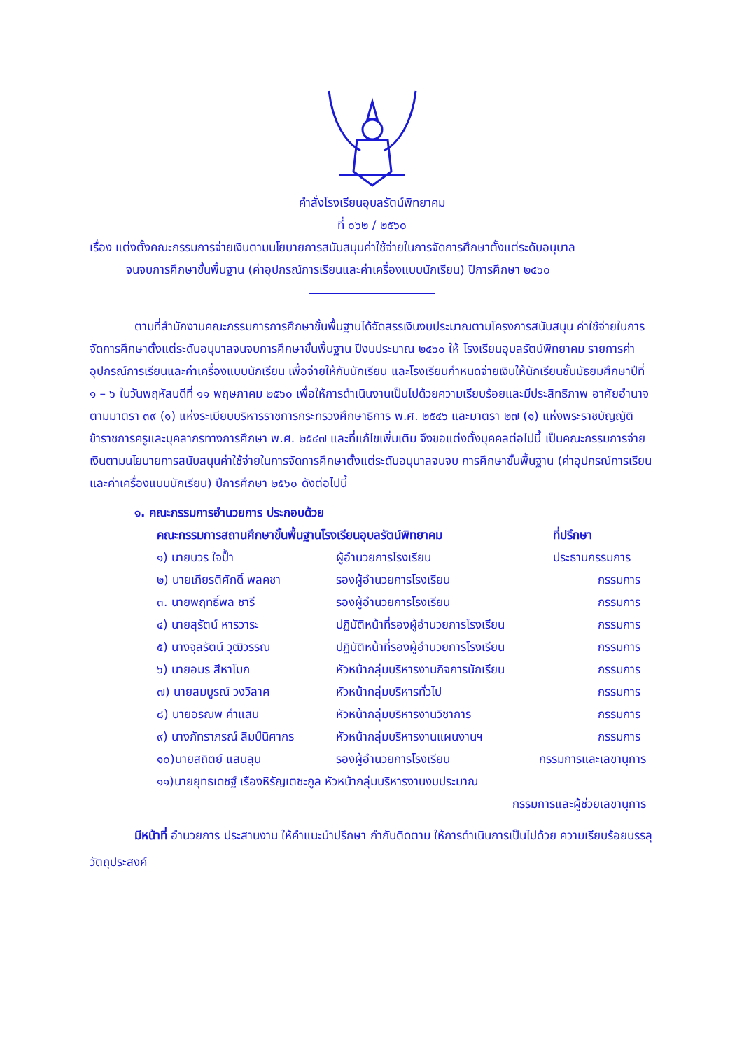คำสั่งโรงเรียนอุบลรัตน์พิทยาคม
ที่ ๐๖๒ / ๒๕๖๐
เรื่อง แต่งตั้งคณะกรรมการจ่ายเงินตามนโยบายการสนับสนุนค่าใช้จ่ายในการจัดการศึกษาตั้งแต่ระดับอนุบาล
จนจบการศึกษาขั้นพื้นฐาน (ค่าอุปกรณ์การเรียนและค่าเครื่องแบบนักเรียน) ปีการศึกษา ๒๕๖๐
ตามที่สำนักงานคณะกรรมการการศึกษาขั้นพื้นฐานได้จัดสรรเงินงบประมาณตามโครงการสนับสนุน ค่าใช้จ่ายในการจัดการศึกษาตั้งแต่ระดับอนุบาลจนจบการศึกษาขั้นพื้นฐาน ปีงบประมาณ ๒๕๖๐ ให้ โรงเรียนอุบลรัตน์พิทยาคม รายการค่าอุปกรณ์การเรียนและค่าเครื่องแบบนักเรียน เพื่อจ่ายให้กับนักเรียน และโรงเรียนกำหนดจ่ายเงินให้นักเรียนชั้นมัธยมศึกษาปีที่ ๑ – ๖ ในวันพฤหัสบดีที่ ๑๑ พฤษภาคม ๒๕๖๐ เพื่อให้การดำเนินงานเป็นไปด้วยความเรียบร้อยและมีประสิทธิภาพ อาศัยอำนาจตามมาตรา ๓๙ (๑) แห่งระเบียบบริหารราชการกระทรวงศึกษาธิการ พ.ศ. ๒๕๔๖ และมาตรา ๒๗ (๑) แห่งพระราชบัญญัติ ข้าราชการครูและบุคลากรทางการศึกษา พ.ศ. ๒๕๔๗ และที่แก้ไขเพิ่มเติม จึงขอแต่งตั้งบุคคลต่อไปนี้ เป็นคณะกรรมการจ่ายเงินตามนโยบายการสนับสนุนค่าใช้จ่ายในการจัดการศึกษาตั้งแต่ระดับอนุบาลจนจบ การศึกษาขั้นพื้นฐาน (ค่าอุปกรณ์การเรียนและค่าเครื่องแบบนักเรียน) ปีการศึกษา ๒๕๖๐ ดังต่อไปนี้
๑. คณะกรรมการอำนวยการ ประกอบด้วย
| คณะกรรมการสถานศึกษาขั้นพื้นฐานโรงเรียนอุบลรัตน์พิทยาคม | | ที่ปรึกษา |
| ๑) นายบวร ใจป้ำ | ผู้อำนวยการโรงเรียน | ประธานกรรมการ |
| ๒) นายเกียรติศักดิ์ พลคชา | รองผู้อำนวยการโรงเรียน | กรรมการ |
| ๓. นายพฤทธิ์พล ชารี | รองผู้อำนวยการโรงเรียน | กรรมการ |
| ๔) นายสุรัตน์ หารวาระ | ปฏิบัติหน้าที่รองผู้อำนวยการโรงเรียน | กรรมการ |
| ๕) นางจุลรัตน์ วุฒิวรรณ | ปฏิบัติหน้าที่รองผู้อำนวยการโรงเรียน | กรรมการ |
| ๖) นายอมร สีหาโมก | หัวหน้ากลุ่มบริหารงานกิจการนักเรียน | กรรมการ |
| ๗) นายสมบูรณ์ วงวิลาศ | หัวหน้ากลุ่มบริหารทั่วไป | กรรมการ |
| ๘) นายอรณพ คำแสน | หัวหน้ากลุ่มบริหารงานวิชาการ | กรรมการ |
| ๙) นางภัทราภรณ์ ลิมป์นิศากร | หัวหน้ากลุ่มบริหารงานแผนงานฯ | กรรมการ |
| ๑๐)นายสถิตย์ แสนลุน | รองผู้อำนวยการโรงเรียน | กรรมการและเลขานุการ |
| ๑๑)นายยุทธเดชฐ์ เรืองหิรัญเตชะกูล หัวหน้ากลุ่มบริหารงานงบประมาณ | | |
| กรรมการและผู้ช่วยเลขานุการ | | |
มีหน้าที่ อำนวยการ ประสานงาน ให้คำแนะนำปรึกษา กำกับติดตาม ให้การดำเนินการเป็นไปด้วย ความเรียบร้อยบรรลุวัตถุประสงค์